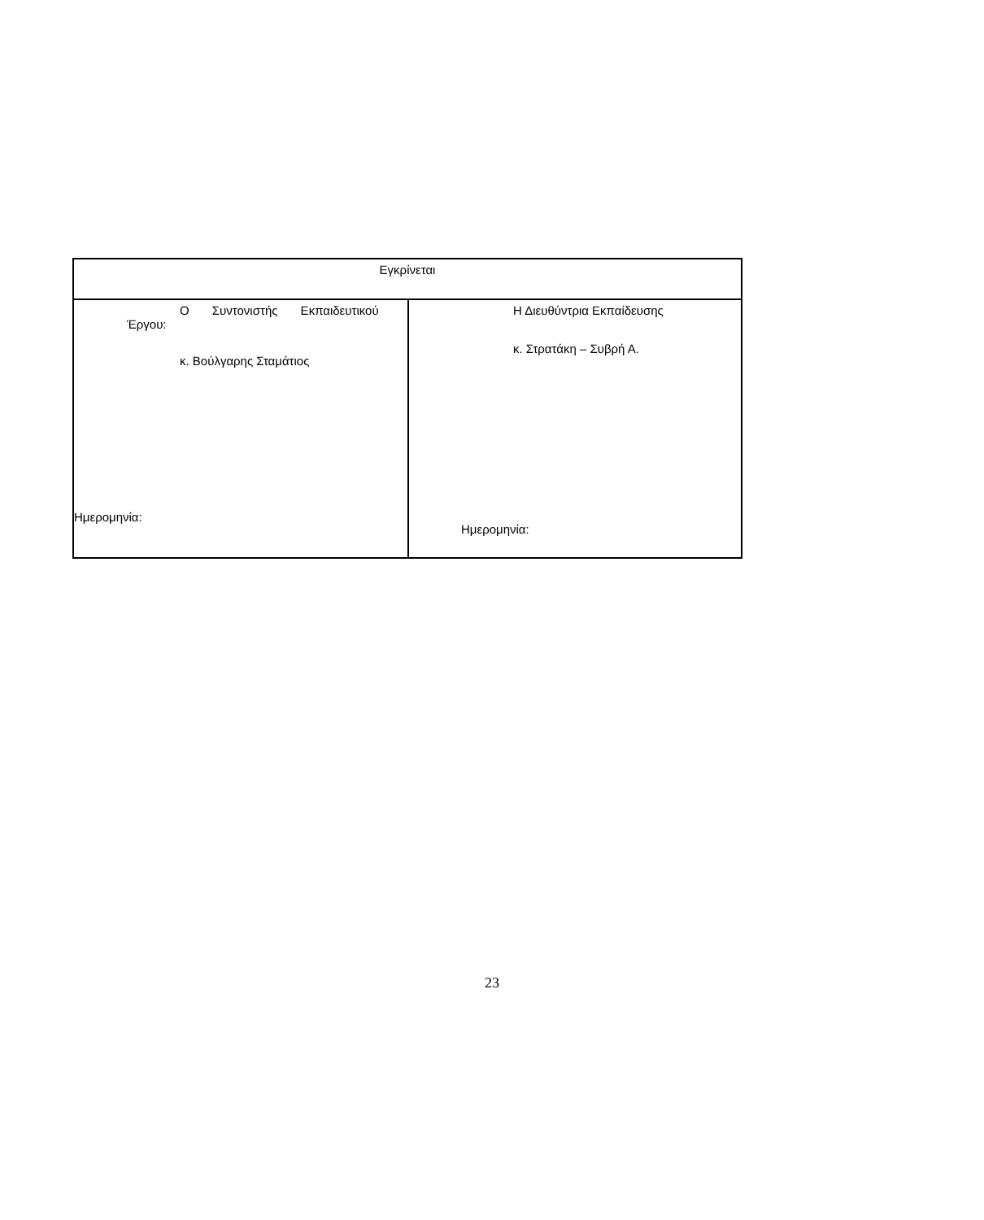| Εγκρίνεται | |
| Ο Συντονιστής Εκπαιδευτικού Έργου: κ. Βούλγαρης Σταμάτιος Ημερομηνία: | Η Διευθύντρια Εκπαίδευσης κ. Στρατάκη – Συβρή Α. Ημερομηνία: |
23